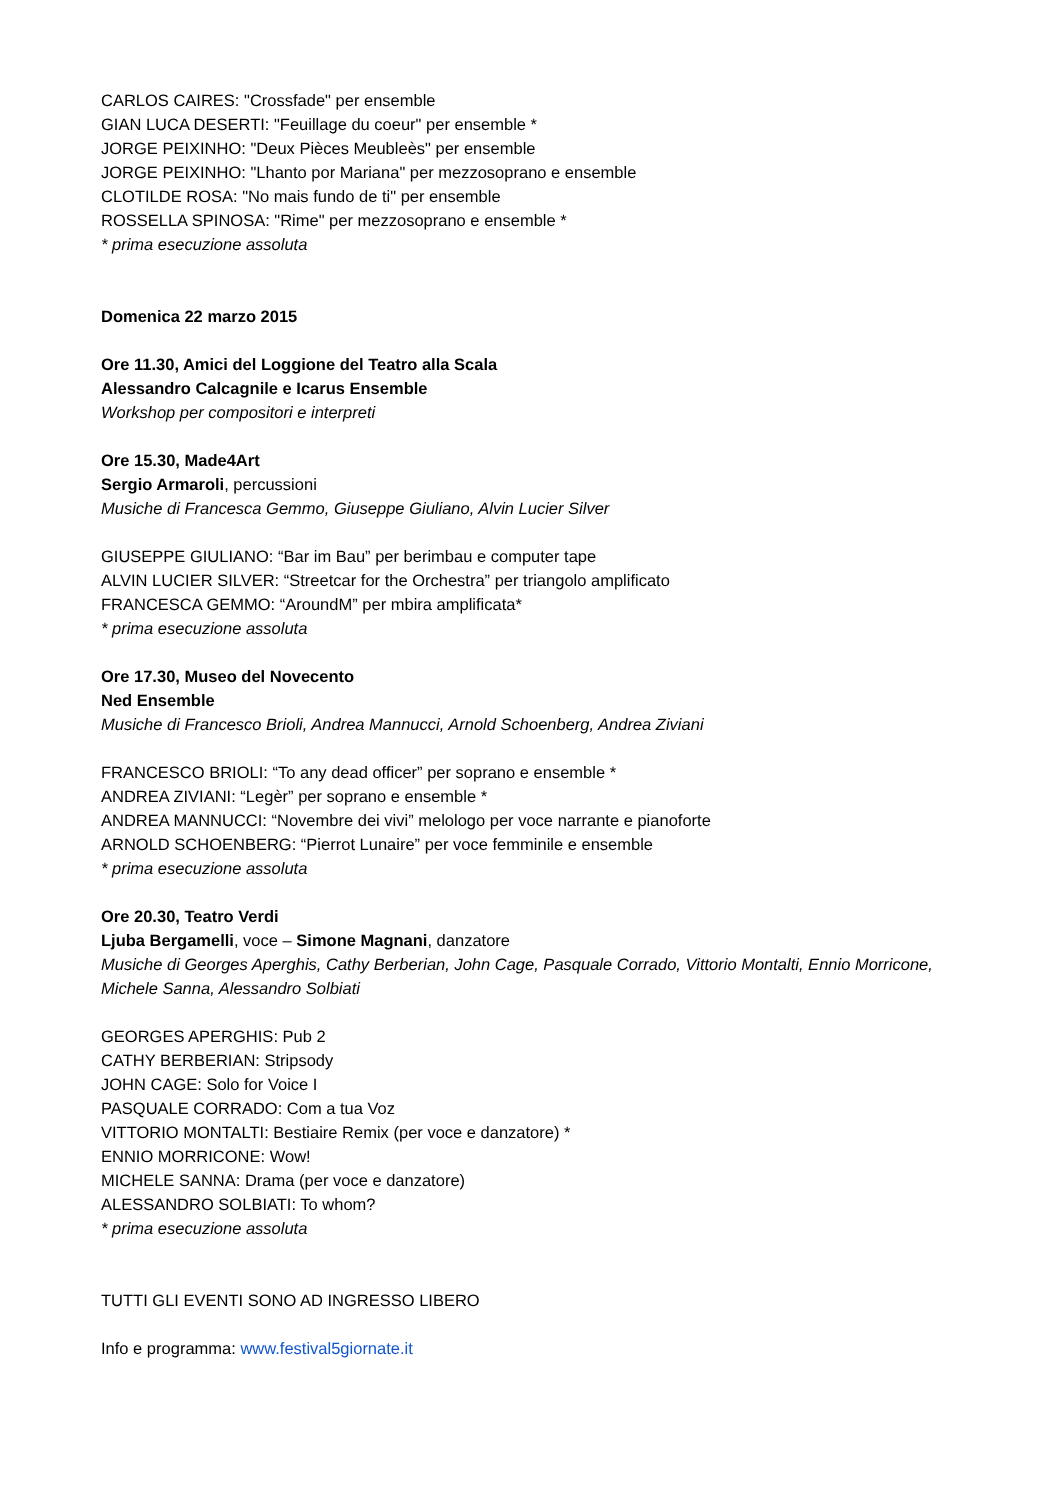CARLOS CAIRES: "Crossfade" per ensemble
GIAN LUCA DESERTI: "Feuillage du coeur" per ensemble *
JORGE PEIXINHO: "Deux Pièces Meubleès" per ensemble
JORGE PEIXINHO: "Lhanto por Mariana" per mezzosoprano e ensemble
CLOTILDE ROSA: "No mais fundo de ti" per ensemble
ROSSELLA SPINOSA: "Rime" per mezzosoprano e ensemble *
* prima esecuzione assoluta
Domenica 22 marzo 2015
Ore 11.30, Amici del Loggione del Teatro alla Scala
Alessandro Calcagnile e Icarus Ensemble
Workshop per compositori e interpreti
Ore 15.30, Made4Art
Sergio Armaroli, percussioni
Musiche di Francesca Gemmo, Giuseppe Giuliano, Alvin Lucier Silver
GIUSEPPE GIULIANO: “Bar im Bau” per berimbau e computer tape
ALVIN LUCIER SILVER: “Streetcar for the Orchestra” per triangolo amplificato
FRANCESCA GEMMO: “AroundM” per mbira amplificata*
* prima esecuzione assoluta
Ore 17.30, Museo del Novecento
Ned Ensemble
Musiche di Francesco Brioli, Andrea Mannucci, Arnold Schoenberg, Andrea Ziviani
FRANCESCO BRIOLI: “To any dead officer” per soprano e ensemble *
ANDREA ZIVIANI: “Legèr” per soprano e ensemble *
ANDREA MANNUCCI: “Novembre dei vivi” melologo per voce narrante e pianoforte
ARNOLD SCHOENBERG: “Pierrot Lunaire” per voce femminile e ensemble
* prima esecuzione assoluta
Ore 20.30, Teatro Verdi
Ljuba Bergamelli, voce – Simone Magnani, danzatore
Musiche di Georges Aperghis, Cathy Berberian, John Cage, Pasquale Corrado, Vittorio Montalti, Ennio Morricone, Michele Sanna, Alessandro Solbiati
GEORGES APERGHIS: Pub 2
CATHY BERBERIAN: Stripsody
JOHN CAGE: Solo for Voice I
PASQUALE CORRADO: Com a tua Voz
VITTORIO MONTALTI: Bestiaire Remix (per voce e danzatore) *
ENNIO MORRICONE: Wow!
MICHELE SANNA: Drama (per voce e danzatore)
ALESSANDRO SOLBIATI: To whom?
* prima esecuzione assoluta
TUTTI GLI EVENTI SONO AD INGRESSO LIBERO
Info e programma: www.festival5giornate.it